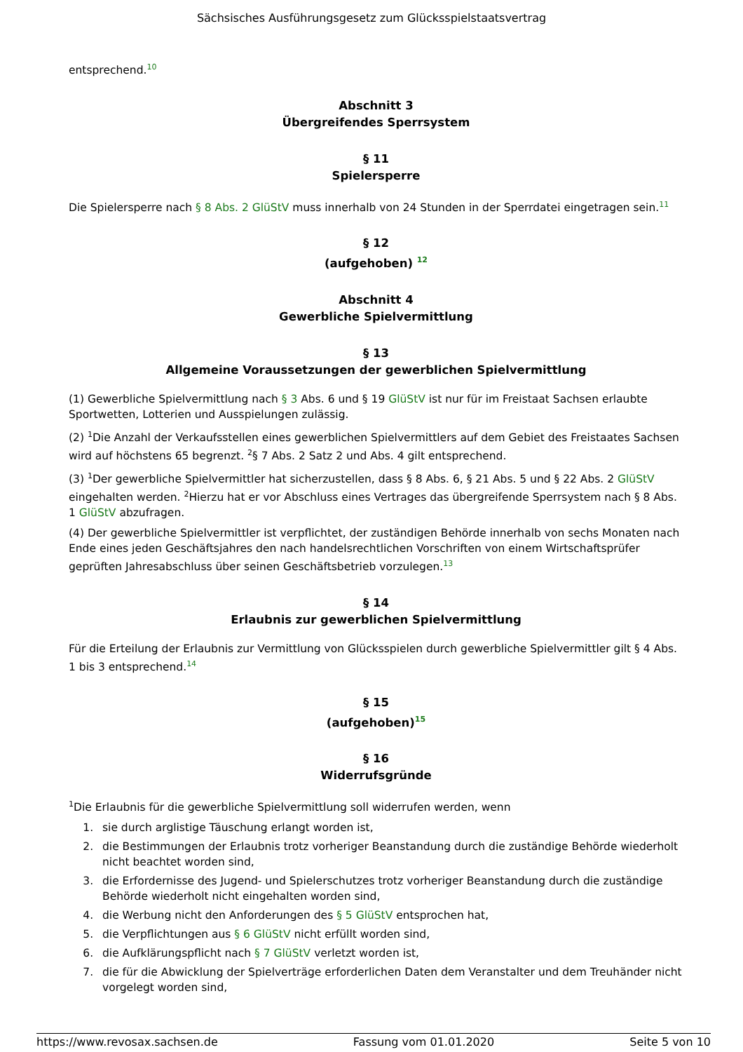Sächsisches Ausführungsgesetz zum Glücksspielstaatsvertrag
entsprechend.<sup>10</sup>
Abschnitt 3
Übergreifendes Sperrsystem
§ 11
Spielersperre
Die Spielersperre nach § 8 Abs. 2 GlüStV muss innerhalb von 24 Stunden in der Sperrdatei eingetragen sein.<sup>11</sup>
§ 12
(aufgehoben) <sup>12</sup>
Abschnitt 4
Gewerbliche Spielvermittlung
§ 13
Allgemeine Voraussetzungen der gewerblichen Spielvermittlung
(1) Gewerbliche Spielvermittlung nach § 3 Abs. 6 und § 19 GlüStV ist nur für im Freistaat Sachsen erlaubte Sportwetten, Lotterien und Ausspielungen zulässig.
(2) <sup>1</sup>Die Anzahl der Verkaufsstellen eines gewerblichen Spielvermittlers auf dem Gebiet des Freistaates Sachsen wird auf höchstens 65 begrenzt. <sup>2</sup>§ 7 Abs. 2 Satz 2 und Abs. 4 gilt entsprechend.
(3) <sup>1</sup>Der gewerbliche Spielvermittler hat sicherzustellen, dass § 8 Abs. 6, § 21 Abs. 5 und § 22 Abs. 2 GlüStV eingehalten werden. <sup>2</sup>Hierzu hat er vor Abschluss eines Vertrages das übergreifende Sperrsystem nach § 8 Abs. 1 GlüStV abzufragen.
(4) Der gewerbliche Spielvermittler ist verpflichtet, der zuständigen Behörde innerhalb von sechs Monaten nach Ende eines jeden Geschäftsjahres den nach handelsrechtlichen Vorschriften von einem Wirtschaftsprüfer geprüften Jahresabschluss über seinen Geschäftsbetrieb vorzulegen.<sup>13</sup>
§ 14
Erlaubnis zur gewerblichen Spielvermittlung
Für die Erteilung der Erlaubnis zur Vermittlung von Glücksspielen durch gewerbliche Spielvermittler gilt § 4 Abs. 1 bis 3 entsprechend.<sup>14</sup>
§ 15
(aufgehoben)<sup>15</sup>
§ 16
Widerrufsgründe
<sup>1</sup> Die Erlaubnis für die gewerbliche Spielvermittlung soll widerrufen werden, wenn
1. sie durch arglistige Täuschung erlangt worden ist,
2. die Bestimmungen der Erlaubnis trotz vorheriger Beanstandung durch die zuständige Behörde wiederholt nicht beachtet worden sind,
3. die Erfordernisse des Jugend- und Spielerschutzes trotz vorheriger Beanstandung durch die zuständige Behörde wiederholt nicht eingehalten worden sind,
4. die Werbung nicht den Anforderungen des § 5 GlüStV entsprochen hat,
5. die Verpflichtungen aus § 6 GlüStV nicht erfüllt worden sind,
6. die Aufklärungspflicht nach § 7 GlüStV verletzt worden ist,
7. die für die Abwicklung der Spielverträge erforderlichen Daten dem Veranstalter und dem Treuhänder nicht vorgelegt worden sind,
https://www.revosax.sachsen.de Fassung vom 01.01.2020 Seite 5 von 10